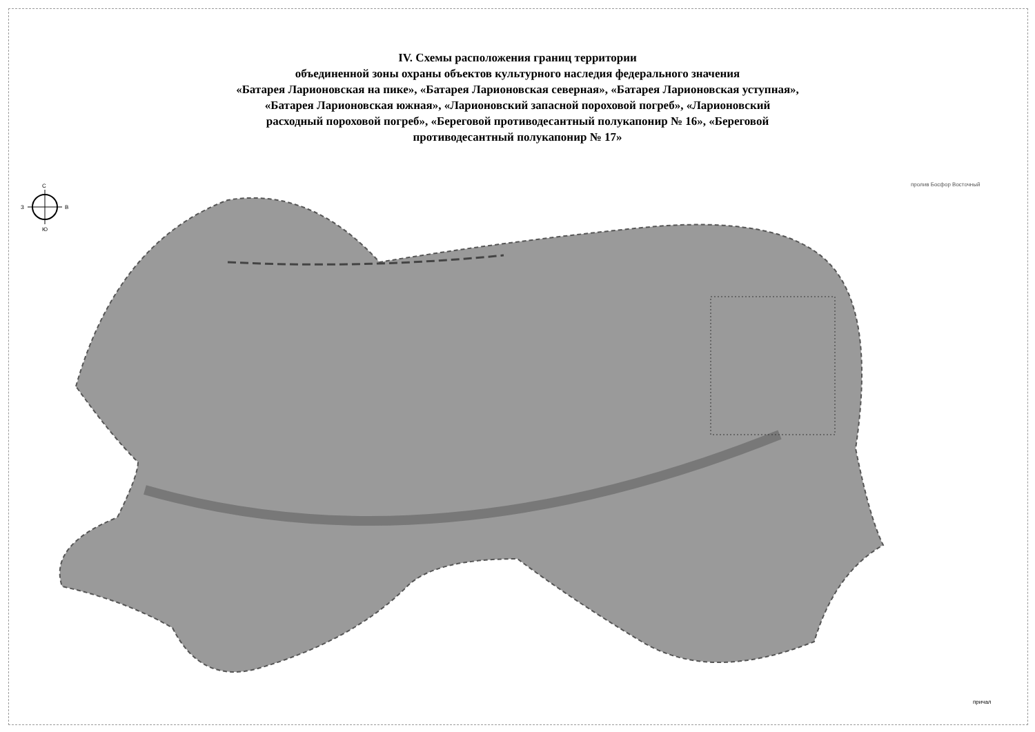IV. Схемы расположения границ территории
объединенной зоны охраны объектов культурного наследия федерального значения
«Батарея Ларионовская на пике», «Батарея Ларионовская северная», «Батарея Ларионовская уступная»,
«Батарея Ларионовская южная», «Ларионовский запасной пороховой погреб», «Ларионовский
расходный пороховой погреб», «Береговой противодесантный полукапонир № 16», «Береговой
противодесантный полукапонир № 17»
С
Ю
З
В
пролив Босфор Восточный
причал